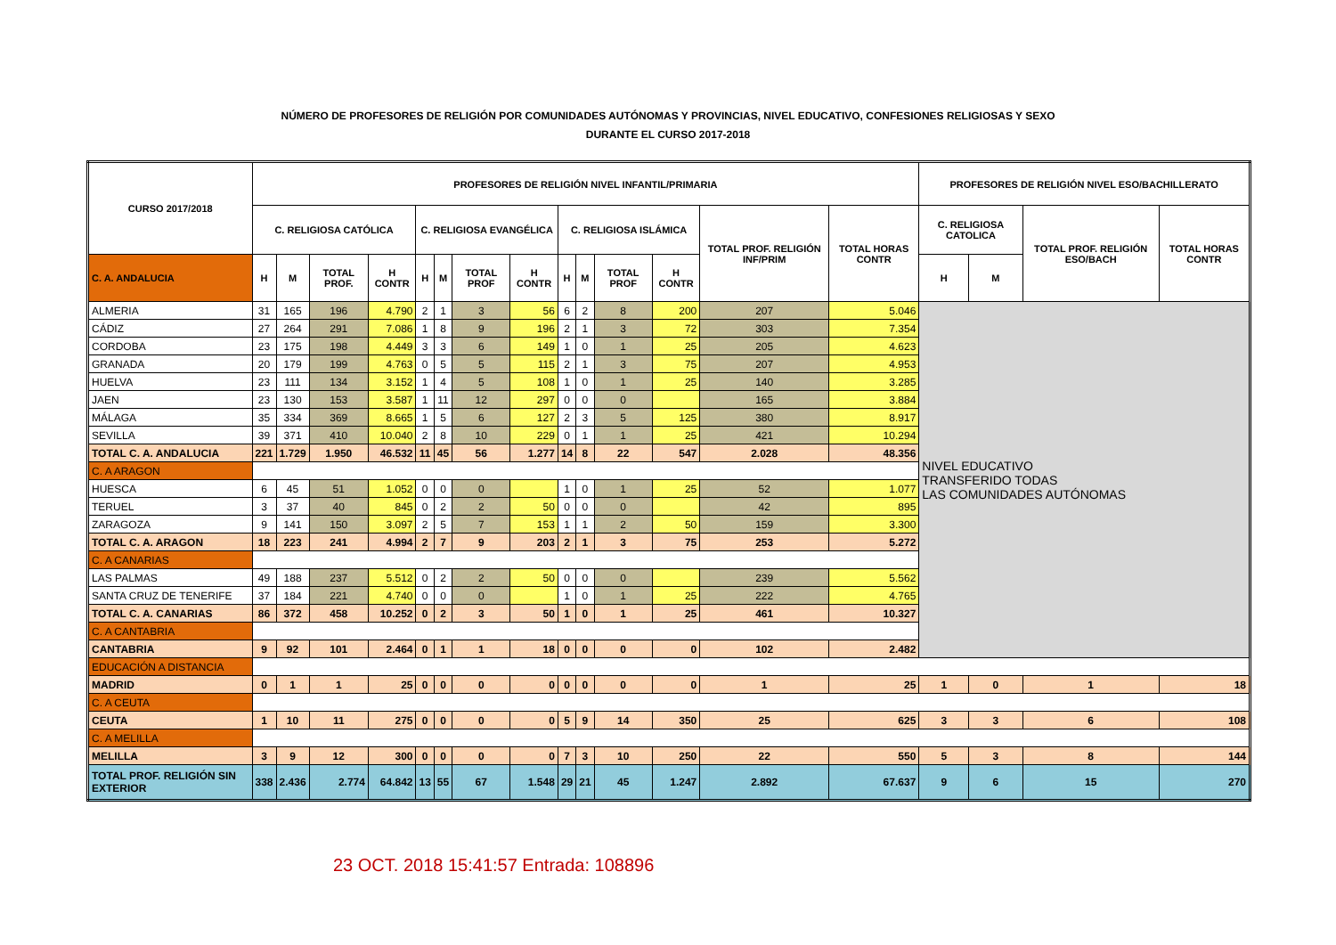NÚMERO DE PROFESORES DE RELIGIÓN POR COMUNIDADES AUTÓNOMAS Y PROVINCIAS, NIVEL EDUCATIVO, CONFESIONES RELIGIOSAS Y SEXO
DURANTE EL CURSO 2017-2018
| CURSO 2017/2018 | PROFESORES DE RELIGIÓN NIVEL INFANTIL/PRIMARIA | | | | | | | | | | | | | | PROFESORES DE RELIGIÓN NIVEL ESO/BACHILLERATO | | | |
| --- | --- | --- | --- | --- | --- | --- | --- | --- | --- | --- | --- | --- | --- | --- | --- | --- | --- | --- |
| | C. RELIGIOSA CATÓLICA | | | | C. RELIGIOSA EVANGÉLICA | | | | C. RELIGIOSA ISLÁMICA | | | | TOTAL PROF. RELIGIÓN INF/PRIM | TOTAL HORAS CONTR | C. RELIGIOSA CATOLICA | | TOTAL PROF. RELIGIÓN ESO/BACH | TOTAL HORAS CONTR |
| C. A. ANDALUCIA | H | M | TOTAL PROF. | H CONTR | H | M | TOTAL PROF | H CONTR | H | M | TOTAL PROF | H CONTR | | | H | M | | |
| ALMERIA | 31 | 165 | 196 | 4.790 | 2 | 1 | 3 | 56 | 6 | 2 | 8 | 200 | 207 | 5.046 | NIVEL EDUCATIVO TRANSFERIDO TODAS LAS COMUNIDADES AUTÓNOMAS | | | |
| CÁDIZ | 27 | 264 | 291 | 7.086 | 1 | 8 | 9 | 196 | 2 | 1 | 3 | 72 | 303 | 7.354 | | | | |
| CORDOBA | 23 | 175 | 198 | 4.449 | 3 | 3 | 6 | 149 | 1 | 0 | 1 | 25 | 205 | 4.623 | | | | |
| GRANADA | 20 | 179 | 199 | 4.763 | 0 | 5 | 5 | 115 | 2 | 1 | 3 | 75 | 207 | 4.953 | | | | |
| HUELVA | 23 | 111 | 134 | 3.152 | 1 | 4 | 5 | 108 | 1 | 0 | 1 | 25 | 140 | 3.285 | | | | |
| JAEN | 23 | 130 | 153 | 3.587 | 1 | 11 | 12 | 297 | 0 | 0 | 0 | | 165 | 3.884 | | | | |
| MÁLAGA | 35 | 334 | 369 | 8.665 | 1 | 5 | 6 | 127 | 2 | 3 | 5 | 125 | 380 | 8.917 | | | | |
| SEVILLA | 39 | 371 | 410 | 10.040 | 2 | 8 | 10 | 229 | 0 | 1 | 1 | 25 | 421 | 10.294 | | | | |
| TOTAL C. A. ANDALUCIA | 221 | 1.729 | 1.950 | 46.532 | 11 | 45 | 56 | 1.277 | 14 | 8 | 22 | 547 | 2.028 | 48.356 | | | | |
| C. A ARAGON | | | | | | | | | | | | | | | | | | |
| HUESCA | 6 | 45 | 51 | 1.052 | 0 | 0 | 0 | | 1 | 0 | 1 | 25 | 52 | 1.077 | | | | |
| TERUEL | 3 | 37 | 40 | 845 | 0 | 2 | 2 | 50 | 0 | 0 | 0 | | 42 | 895 | | | | |
| ZARAGOZA | 9 | 141 | 150 | 3.097 | 2 | 5 | 7 | 153 | 1 | 1 | 2 | 50 | 159 | 3.300 | | | | |
| TOTAL C. A. ARAGON | 18 | 223 | 241 | 4.994 | 2 | 7 | 9 | 203 | 2 | 1 | 3 | 75 | 253 | 5.272 | | | | |
| C. A CANARIAS | | | | | | | | | | | | | | | | | | |
| LAS PALMAS | 49 | 188 | 237 | 5.512 | 0 | 2 | 2 | 50 | 0 | 0 | 0 | | 239 | 5.562 | | | | |
| SANTA CRUZ DE TENERIFE | 37 | 184 | 221 | 4.740 | 0 | 0 | 0 | | 1 | 0 | 1 | 25 | 222 | 4.765 | | | | |
| TOTAL C. A. CANARIAS | 86 | 372 | 458 | 10.252 | 0 | 2 | 3 | 50 | 1 | 0 | 1 | 25 | 461 | 10.327 | | | | |
| C. A CANTABRIA | | | | | | | | | | | | | | | | | | |
| CANTABRIA | 9 | 92 | 101 | 2.464 | 0 | 1 | 1 | 18 | 0 | 0 | 0 | 0 | 102 | 2.482 | | | | |
| EDUCACIÓN A DISTANCIA | | | | | | | | | | | | | | | | | | |
| MADRID | 0 | 1 | 1 | 25 | 0 | 0 | 0 | 0 | 0 | 0 | 0 | 0 | 1 | 25 | 1 | 0 | 1 | 18 |
| C. A CEUTA | | | | | | | | | | | | | | | | | | |
| CEUTA | 1 | 10 | 11 | 275 | 0 | 0 | 0 | 0 | 5 | 9 | 14 | 350 | 25 | 625 | 3 | 3 | 6 | 108 |
| C. A MELILLA | | | | | | | | | | | | | | | | | | |
| MELILLA | 3 | 9 | 12 | 300 | 0 | 0 | 0 | 0 | 7 | 3 | 10 | 250 | 22 | 550 | 5 | 3 | 8 | 144 |
| TOTAL PROF. RELIGIÓN SIN EXTERIOR | 338 | 2.436 | 2.774 | 64.842 | 13 | 55 | 67 | 1.548 | 29 | 21 | 45 | 1.247 | 2.892 | 67.637 | 9 | 6 | 15 | 270 |
23 OCT. 2018 15:41:57 Entrada: 108896